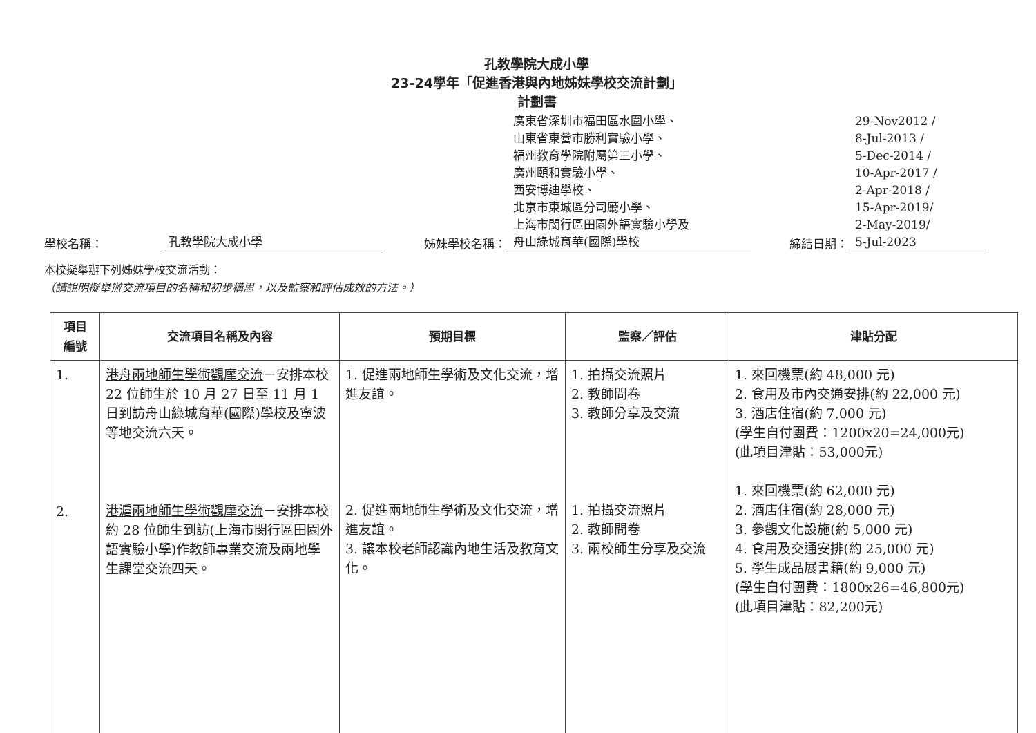孔教學院大成小學
23-24學年「促進香港與內地姊妹學校交流計劃」
計劃書
學校名稱： 孔教學院大成小學 姊妹學校名稱： 廣東省深圳市福田區水圍小學、
山東省東營市勝利實驗小學、
福州教育學院附屬第三小學、
廣州頤和實驗小學、
西安博迪學校、
北京市東城區分司廳小學、
上海市閔行區田園外語實驗小學及
舟山綠城育華(國際)學校 締結日期： 29-Nov2012 /
8-Jul-2013 /
5-Dec-2014 /
10-Apr-2017 /
2-Apr-2018 /
15-Apr-2019/
2-May-2019/
5-Jul-2023
本校擬舉辦下列姊妹學校交流活動：
（請說明擬舉辦交流項目的名稱和初步構思，以及監察和評估成效的方法。）
| 項目 編號 | 交流項目名稱及內容 | 預期目標 | 監察／評估 | 津貼分配 |
| --- | --- | --- | --- | --- |
| 1. 2. | 港舟兩地師生學術觀摩交流 －安排本校 22 位師生於 10 月 27 日至 11 月 1 日到訪舟山綠城育華(國際)學校及寧波等地交流六天。 港滬兩地師生學術觀摩交流 －安排本校約 28 位師生到訪(上海市閔行區田園外語實驗小學)作教師專業交流及兩地學生課堂交流四天。 | 1. 促進兩地師生學術及文化交流，增進友誼。 2. 促進兩地師生學術及文化交流，增進友誼。 3. 讓本校老師認識內地生活及教育文化。 | 1. 拍攝交流照片 2. 教師問卷 3. 教師分享及交流 1. 拍攝交流照片 2. 教師問卷 3. 兩校師生分享及交流 | 1. 來回機票(約 48,000 元) 2. 食用及市內交通安排(約 22,000 元) 3. 酒店住宿(約 7,000 元) (學生自付團費：1200x20=24,000元) (此項目津貼：53,000元) 1. 來回機票(約 62,000 元) 2. 酒店住宿(約 28,000 元) 3. 參觀文化設施(約 5,000 元) 4. 食用及交通安排(約 25,000 元) 5. 學生成品展書籍(約 9,000 元) (學生自付團費：1800x26=46,800元) (此項目津貼：82,200元) |